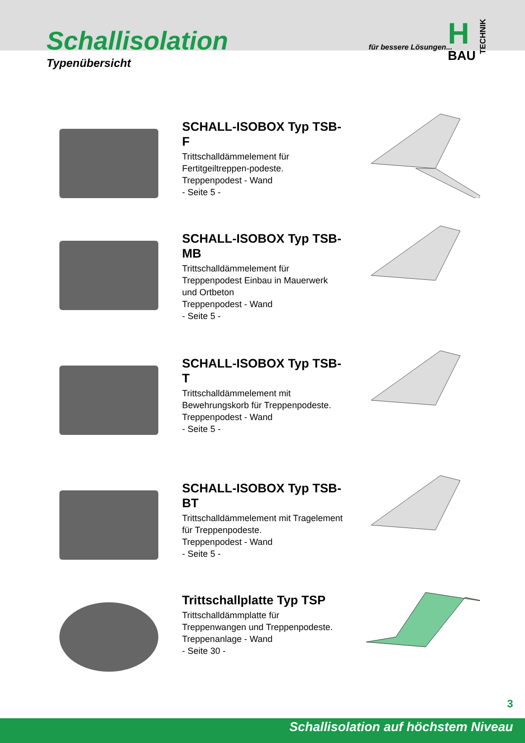Schallisolation
Typenübersicht
für bessere Lösungen...
H
BAU
TECHNIK
SCHALL-ISOBOX Typ TSB-F
Trittschalldämmelement für Fertitgeiltreppen-podeste.
Treppenpodest - Wand
- Seite 5 -
SCHALL-ISOBOX Typ TSB-MB
Trittschalldämmelement für Treppenpodest Einbau in Mauerwerk und Ortbeton
Treppenpodest - Wand
- Seite 5 -
SCHALL-ISOBOX Typ TSB-T
Trittschalldämmelement mit Bewehrungskorb für Treppenpodeste.
Treppenpodest - Wand
- Seite 5 -
SCHALL-ISOBOX Typ TSB-BT
Trittschalldämmelement mit Tragelement für Treppenpodeste.
Treppenpodest - Wand
- Seite 5 -
Trittschallplatte Typ TSP
Trittschalldämmplatte für Treppenwangen und Treppenpodeste.
Treppenanlage - Wand
- Seite 30 -
3
Schallisolation auf höchstem Niveau